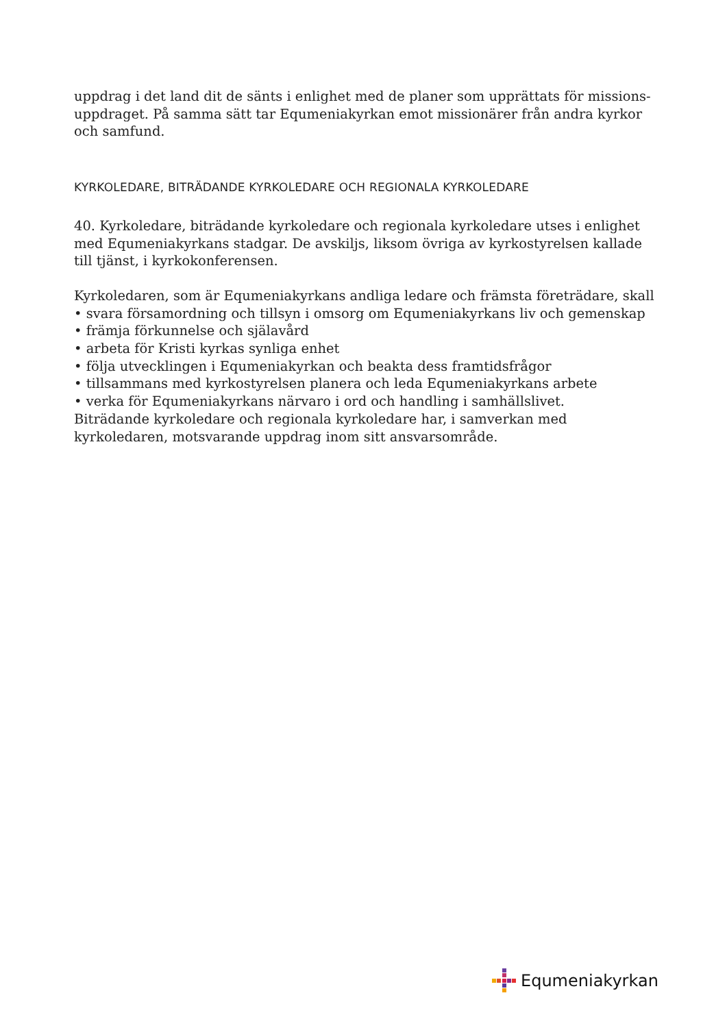uppdrag i det land dit de sänts i enlighet med de planer som upprättats för missions-uppdraget. På samma sätt tar Equmeniakyrkan emot missionärer från andra kyrkor och samfund.
KYRKOLEDARE, BITRÄDANDE KYRKOLEDARE OCH REGIONALA KYRKOLEDARE
40. Kyrkoledare, biträdande kyrkoledare och regionala kyrkoledare utses i enlighet med Equmeniakyrkans stadgar. De avskiljs, liksom övriga av kyrkostyrelsen kallade till tjänst, i kyrkokonferensen.
Kyrkoledaren, som är Equmeniakyrkans andliga ledare och främsta företrädare, skall
• svara församordning och tillsyn i omsorg om Equmeniakyrkans liv och gemenskap
• främja förkunnelse och själavård
• arbeta för Kristi kyrkas synliga enhet
• följa utvecklingen i Equmeniakyrkan och beakta dess framtidsfrågor
• tillsammans med kyrkostyrelsen planera och leda Equmeniakyrkans arbete
• verka för Equmeniakyrkans närvaro i ord och handling i samhällslivet.
Biträdande kyrkoledare och regionala kyrkoledare har, i samverkan med kyrkoledaren, motsvarande uppdrag inom sitt ansvarsområde.
Equmeniakyrkan